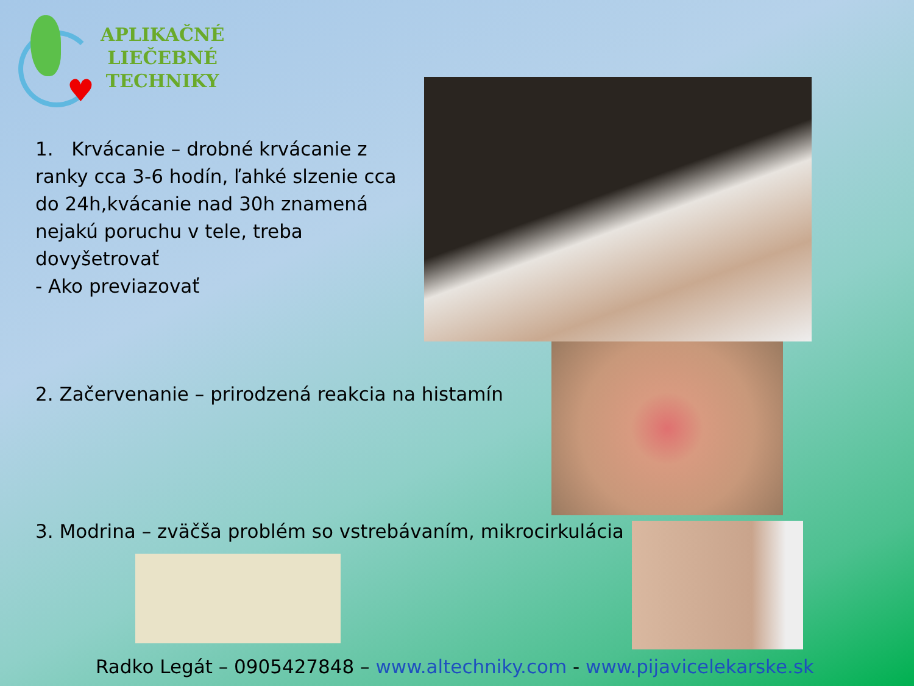♥
APLIKAČNÉ
LIEČEBNÉ
TECHNIKY
1. Krvácanie – drobné krvácanie z ranky cca 3-6 hodín, ľahké slzenie cca do 24h,kvácanie nad 30h znamená nejakú poruchu v tele, treba dovyšetrovať
- Ako previazovať
2. Začervenanie – prirodzená reakcia na histamín
3. Modrina – zväčša problém so vstrebávaním, mikrocirkulácia
Radko Legát – 0905427848 – www.altechniky.com - www.pijavicelekarske.sk